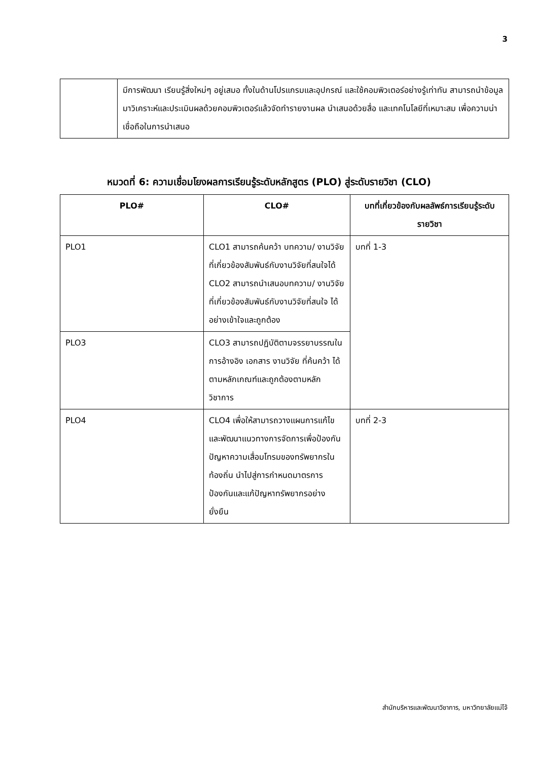3
| | มีการพัฒนา เรียนรู้สิ่งใหม่ๆ อยู่เสมอ ทั้งในด้านโปรแกรมและอุปกรณ์ และใช้คอมพิวเตอร์อย่างรู้เท่าทัน สามารถนำข้อมูลมาวิเคราะห์และประเมินผลด้วยคอมพิวเตอร์แล้วจัดทำรายงานผล นำเสนอด้วยสื่อ และเทคโนโลยีที่เหมาะสม เพื่อความน่าเชื่อถือในการนำเสนอ |
หมวดที่ 6: ความเชื่อมโยงผลการเรียนรู้ระดับหลักสูตร (PLO) สู่ระดับรายวิชา (CLO)
| PLO# | CLO# | บทที่เกี่ยวข้องกับผลลัพธ์การเรียนรู้ระดับรายวิชา |
| --- | --- | --- |
| PLO1 | CLO1 สามารถค้นคว้า บทความ/ งานวิจัยที่เกี่ยวข้องสัมพันธ์กับงานวิจัยที่สนใจได้ CLO2 สามารถนำเสนอบทความ/ งานวิจัยที่เกี่ยวข้องสัมพันธ์กับงานวิจัยที่สนใจ ได้อย่างเข้าใจและถูกต้อง | บทที่ 1-3 |
| PLO3 | CLO3 สามารถปฏิบัติตามจรรยาบรรณในการอ้างอิง เอกสาร งานวิจัย ที่ค้นคว้า ได้ตามหลักเกณฑ์และถูกต้องตามหลักวิชาการ | |
| PLO4 | CLO4 เพื่อให้สามารถวางแผนการแก้ไข และพัฒนาแนวทางการจัดการเพื่อป้องกันปัญหาความเสื่อมโทรมของทรัพยากรในท้องถิ่น นำไปสู่การกำหนดมาตรการป้องกันและแก้ปัญหาทรัพยากรอย่างยั่งยืน | บทที่ 2-3 |
สำนักบริหารและพัฒนาวิชาการ, มหาวิทยาลัยแม่โจ้